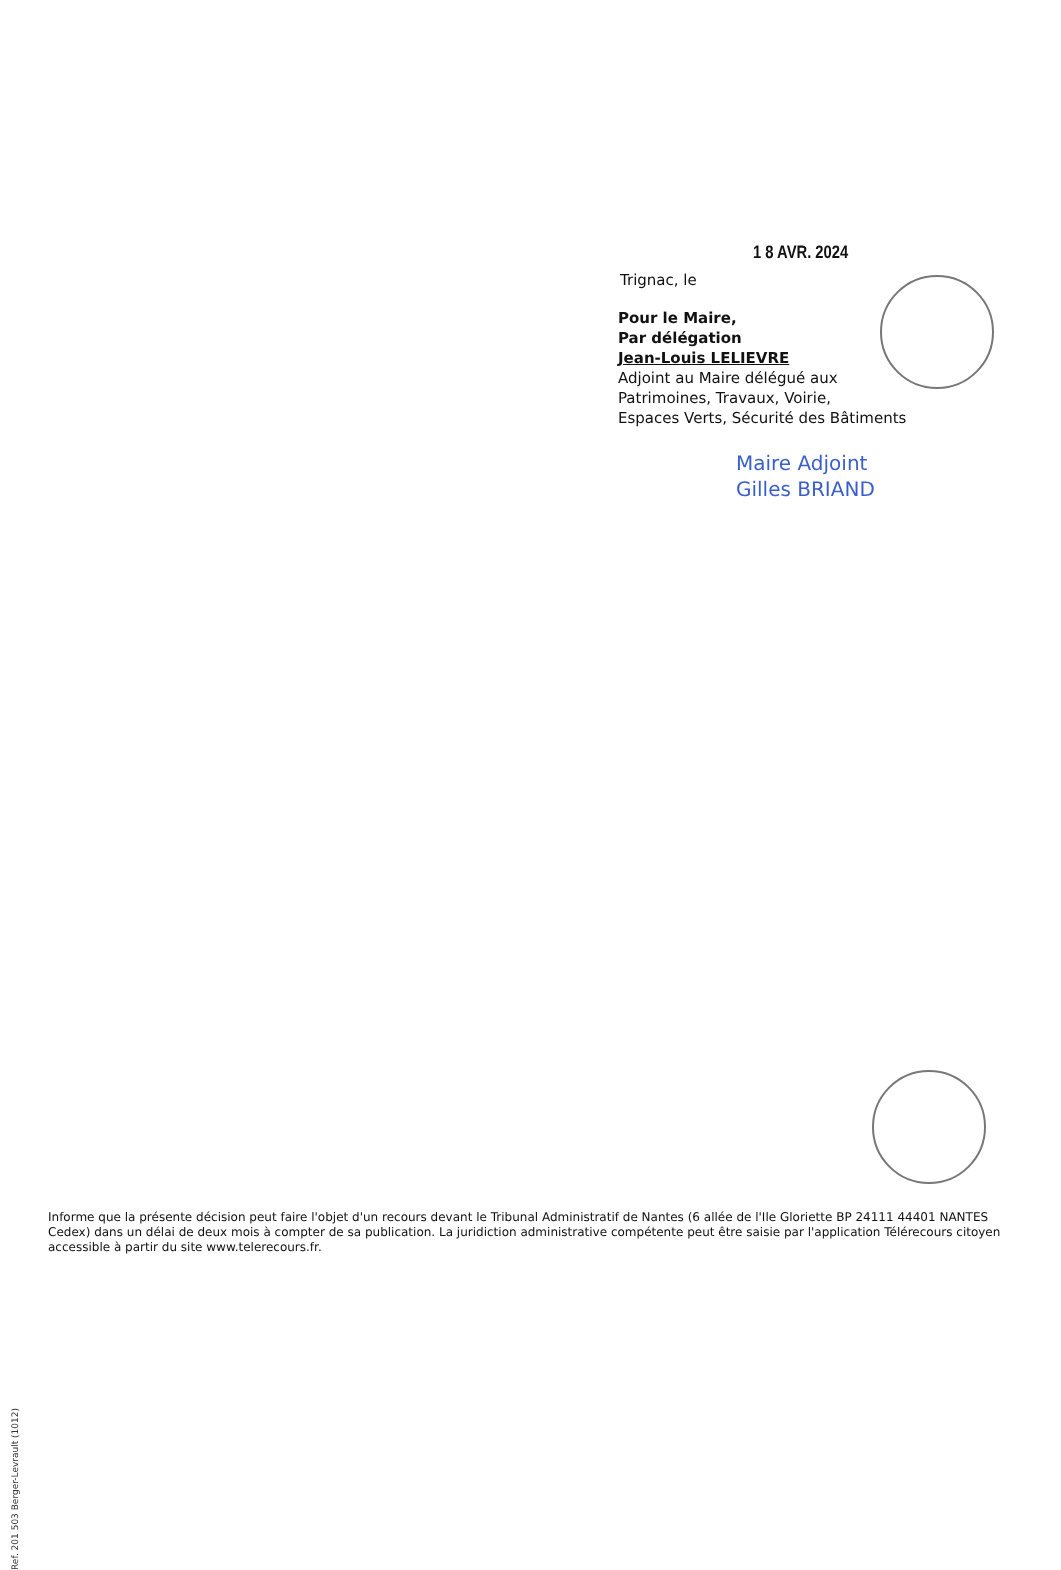1 8 AVR. 2024
Trignac, le
Pour le Maire,
Par délégation
Jean-Louis LELIEVRE
Adjoint au Maire délégué aux
Patrimoines, Travaux, Voirie,
Espaces Verts, Sécurité des Bâtiments
Maire Adjoint
Gilles BRIAND
Informe que la présente décision peut faire l'objet d'un recours devant le Tribunal Administratif de Nantes (6 allée de l'Ile Gloriette BP 24111 44401 NANTES Cedex) dans un délai de deux mois à compter de sa publication. La juridiction administrative compétente peut être saisie par l'application Télérecours citoyen accessible à partir du site www.telerecours.fr.
Ref. 201 503 Berger-Levrault (1012)